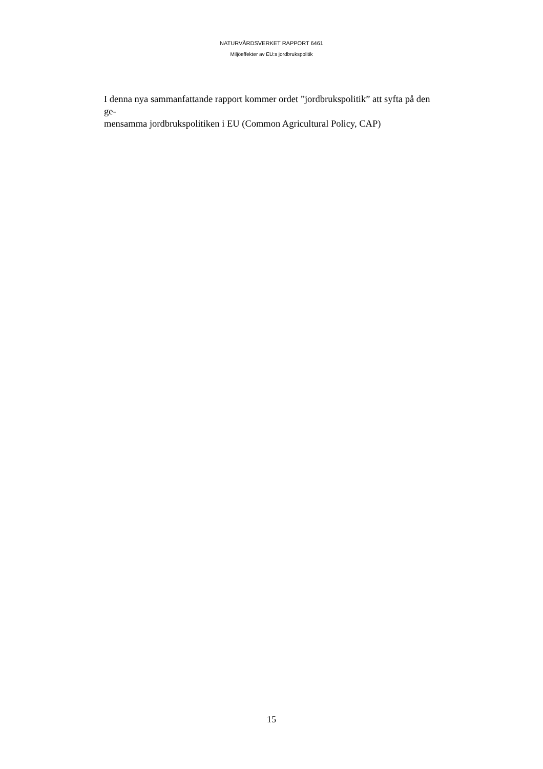NATURVÅRDSVERKET RAPPORT 6461
Miljöeffekter av EU:s jordbrukspolitik
I denna nya sammanfattande rapport kommer ordet ”jordbrukspolitik” att syfta på den ge-
mensamma jordbrukspolitiken i EU (Common Agricultural Policy, CAP)
15